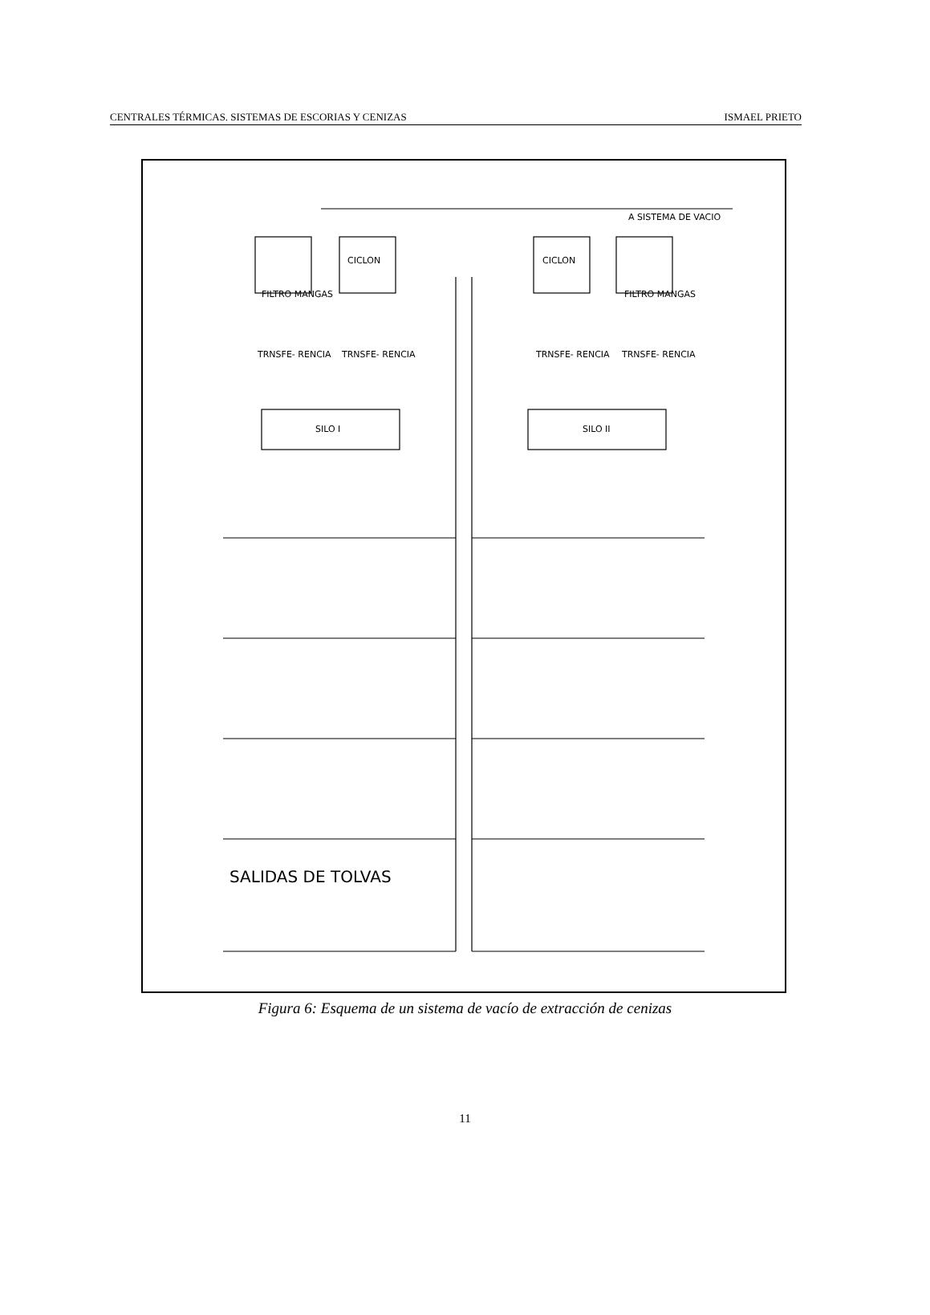CENTRALES TÉRMICAS. SISTEMAS DE ESCORIAS Y CENIZAS ISMAEL PRIETO
A SISTEMA DE VACIO
FILTRO MANGAS
CICLON CICLON
FILTRO MANGAS
TRNSFE- RENCIA TRNSFE- RENCIA TRNSFE- RENCIA TRNSFE- RENCIA
SILO I SILO II
SALIDAS DE TOLVAS
Figura 6: Esquema de un sistema de vacío de extracción de cenizas
11